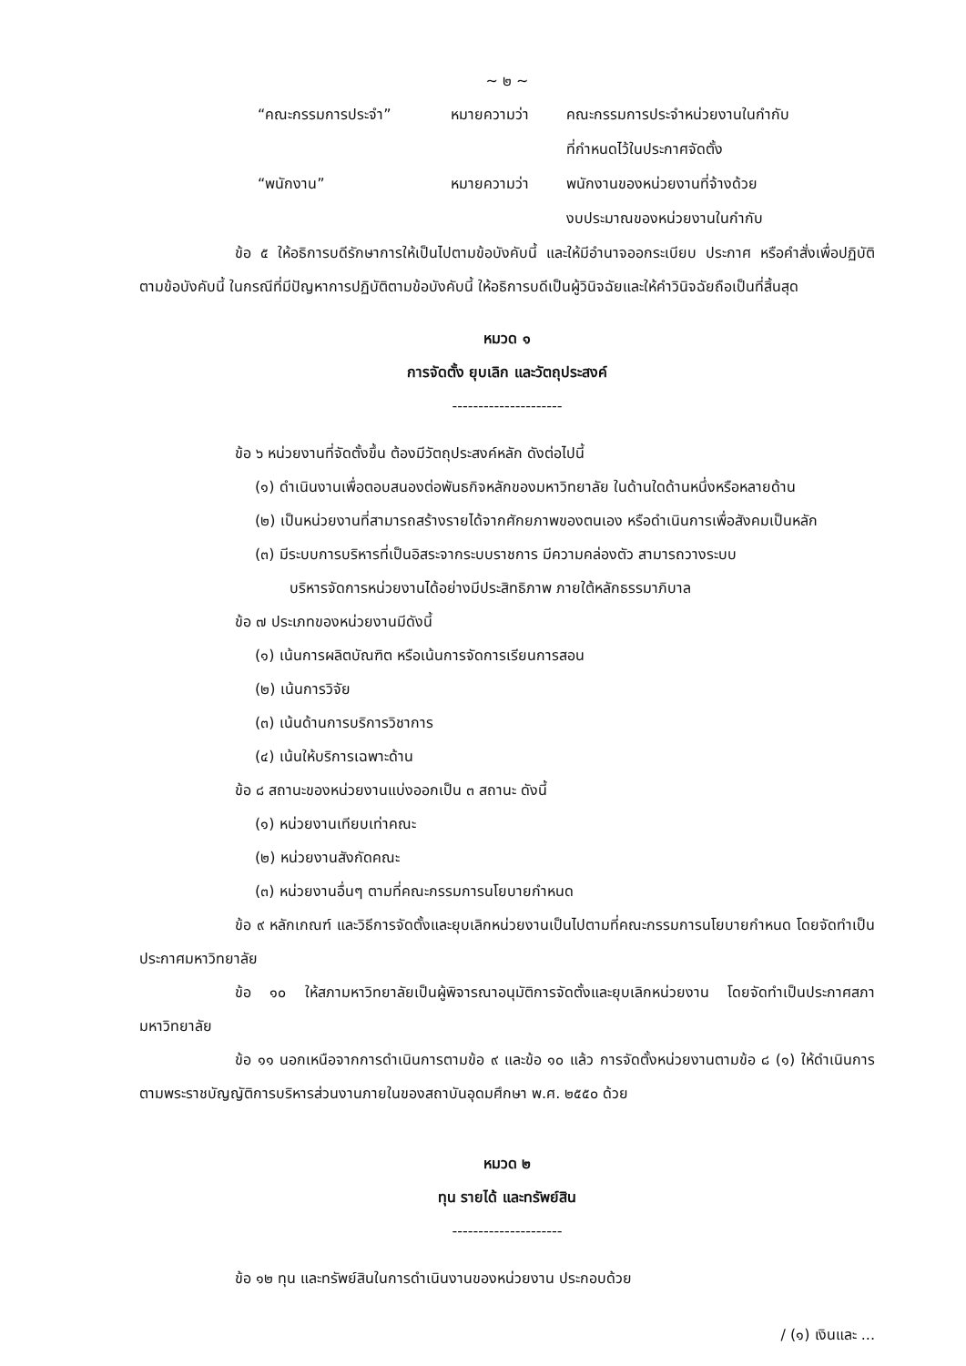~ ๒ ~
| “คณะกรรมการประจำ” | หมายความว่า | คณะกรรมการประจำหน่วยงานในกำกับ ที่กำหนดไว้ในประกาศจัดตั้ง |
| “พนักงาน” | หมายความว่า | พนักงานของหน่วยงานที่จ้างด้วย งบประมาณของหน่วยงานในกำกับ |
ข้อ ๕ ให้อธิการบดีรักษาการให้เป็นไปตามข้อบังคับนี้ และให้มีอำนาจออกระเบียบ ประกาศ หรือคำสั่งเพื่อปฏิบัติตามข้อบังคับนี้ ในกรณีที่มีปัญหาการปฏิบัติตามข้อบังคับนี้ ให้อธิการบดีเป็นผู้วินิจฉัยและให้คำวินิจฉัยถือเป็นที่สิ้นสุด
หมวด ๑
การจัดตั้ง ยุบเลิก และวัตถุประสงค์
---------------------
ข้อ ๖ หน่วยงานที่จัดตั้งขึ้น ต้องมีวัตถุประสงค์หลัก ดังต่อไปนี้
(๑) ดำเนินงานเพื่อตอบสนองต่อพันธกิจหลักของมหาวิทยาลัย ในด้านใดด้านหนึ่งหรือหลายด้าน
(๒) เป็นหน่วยงานที่สามารถสร้างรายได้จากศักยภาพของตนเอง หรือดำเนินการเพื่อสังคมเป็นหลัก
(๓) มีระบบการบริหารที่เป็นอิสระจากระบบราชการ มีความคล่องตัว สามารถวางระบบ
บริหารจัดการหน่วยงานได้อย่างมีประสิทธิภาพ ภายใต้หลักธรรมาภิบาล
ข้อ ๗ ประเภทของหน่วยงานมีดังนี้
(๑) เน้นการผลิตบัณฑิต หรือเน้นการจัดการเรียนการสอน
(๒) เน้นการวิจัย
(๓) เน้นด้านการบริการวิชาการ
(๔) เน้นให้บริการเฉพาะด้าน
ข้อ ๘ สถานะของหน่วยงานแบ่งออกเป็น ๓ สถานะ ดังนี้
(๑) หน่วยงานเทียบเท่าคณะ
(๒) หน่วยงานสังกัดคณะ
(๓) หน่วยงานอื่นๆ ตามที่คณะกรรมการนโยบายกำหนด
ข้อ ๙ หลักเกณฑ์ และวิธีการจัดตั้งและยุบเลิกหน่วยงานเป็นไปตามที่คณะกรรมการนโยบายกำหนด โดยจัดทำเป็นประกาศมหาวิทยาลัย
ข้อ ๑๐ ให้สภามหาวิทยาลัยเป็นผู้พิจารณาอนุมัติการจัดตั้งและยุบเลิกหน่วยงาน โดยจัดทำเป็นประกาศสภามหาวิทยาลัย
ข้อ ๑๑ นอกเหนือจากการดำเนินการตามข้อ ๙ และข้อ ๑๐ แล้ว การจัดตั้งหน่วยงานตามข้อ ๘ (๑) ให้ดำเนินการตามพระราชบัญญัติการบริหารส่วนงานภายในของสถาบันอุดมศึกษา พ.ศ. ๒๕๕๐ ด้วย
หมวด ๒
ทุน รายได้ และทรัพย์สิน
---------------------
ข้อ ๑๒ ทุน และทรัพย์สินในการดำเนินงานของหน่วยงาน ประกอบด้วย
/ (๑) เงินและ ...